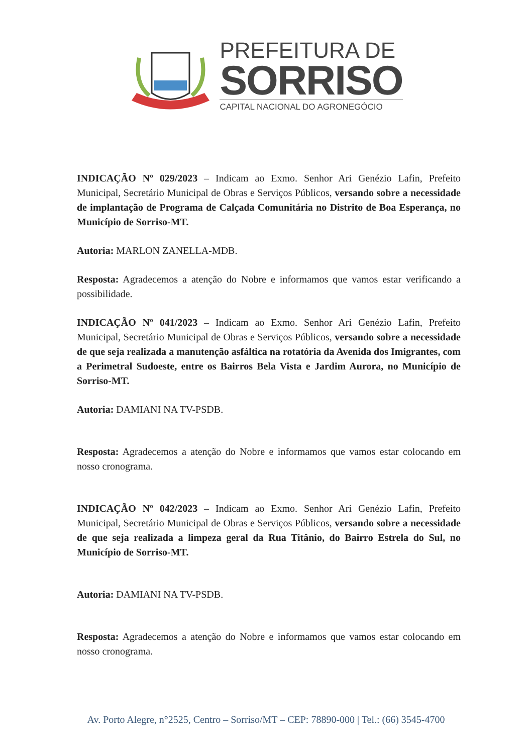PREFEITURA DE
SORRISO
CAPITAL NACIONAL DO AGRONEGÓCIO
INDICAÇÃO Nº 029/2023 – Indicam ao Exmo. Senhor Ari Genézio Lafin, Prefeito Municipal, Secretário Municipal de Obras e Serviços Públicos, versando sobre a necessidade de implantação de Programa de Calçada Comunitária no Distrito de Boa Esperança, no Município de Sorriso-MT.
Autoria: MARLON ZANELLA-MDB.
Resposta: Agradecemos a atenção do Nobre e informamos que vamos estar verificando a possibilidade.
INDICAÇÃO Nº 041/2023 – Indicam ao Exmo. Senhor Ari Genézio Lafin, Prefeito Municipal, Secretário Municipal de Obras e Serviços Públicos, versando sobre a necessidade de que seja realizada a manutenção asfáltica na rotatória da Avenida dos Imigrantes, com a Perimetral Sudoeste, entre os Bairros Bela Vista e Jardim Aurora, no Município de Sorriso-MT.
Autoria: DAMIANI NA TV-PSDB.
Resposta: Agradecemos a atenção do Nobre e informamos que vamos estar colocando em nosso cronograma.
INDICAÇÃO Nº 042/2023 – Indicam ao Exmo. Senhor Ari Genézio Lafin, Prefeito Municipal, Secretário Municipal de Obras e Serviços Públicos, versando sobre a necessidade de que seja realizada a limpeza geral da Rua Titânio, do Bairro Estrela do Sul, no Município de Sorriso-MT.
Autoria: DAMIANI NA TV-PSDB.
Resposta: Agradecemos a atenção do Nobre e informamos que vamos estar colocando em nosso cronograma.
Av. Porto Alegre, n°2525, Centro – Sorriso/MT – CEP: 78890-000 | Tel.: (66) 3545-4700